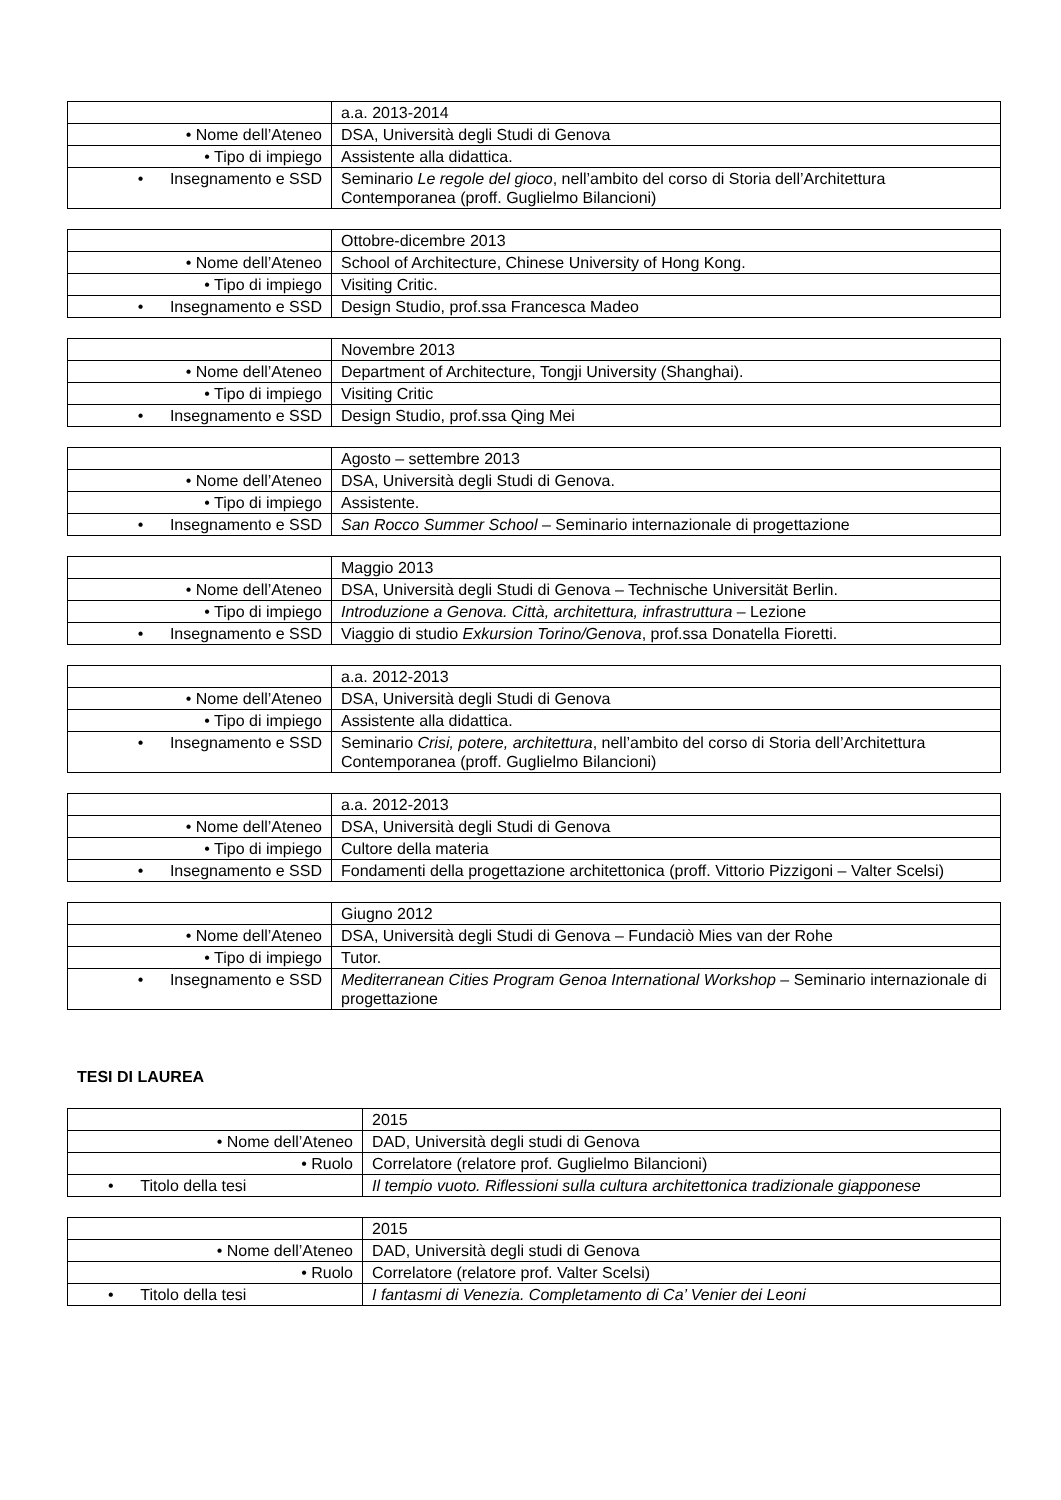| | a.a. 2013-2014 |
| • Nome dell’Ateneo | DSA, Università degli Studi di Genova |
| • Tipo di impiego | Assistente alla didattica. |
| • Insegnamento e SSD | Seminario Le regole del gioco , nell’ambito del corso di Storia dell’Architettura Contemporanea (proff. Guglielmo Bilancioni) |
| | Ottobre-dicembre 2013 |
| • Nome dell’Ateneo | School of Architecture, Chinese University of Hong Kong. |
| • Tipo di impiego | Visiting Critic. |
| • Insegnamento e SSD | Design Studio, prof.ssa Francesca Madeo |
| | Novembre 2013 |
| • Nome dell’Ateneo | Department of Architecture, Tongji University (Shanghai). |
| • Tipo di impiego | Visiting Critic |
| • Insegnamento e SSD | Design Studio, prof.ssa Qing Mei |
| | Agosto – settembre 2013 |
| • Nome dell’Ateneo | DSA, Università degli Studi di Genova. |
| • Tipo di impiego | Assistente. |
| • Insegnamento e SSD | San Rocco Summer School – Seminario internazionale di progettazione |
| | Maggio 2013 |
| • Nome dell’Ateneo | DSA, Università degli Studi di Genova – Technische Universität Berlin. |
| • Tipo di impiego | Introduzione a Genova. Città, architettura, infrastruttura – Lezione |
| • Insegnamento e SSD | Viaggio di studio Exkursion Torino/Genova , prof.ssa Donatella Fioretti. |
| | a.a. 2012-2013 |
| • Nome dell’Ateneo | DSA, Università degli Studi di Genova |
| • Tipo di impiego | Assistente alla didattica. |
| • Insegnamento e SSD | Seminario Crisi, potere, architettura , nell’ambito del corso di Storia dell’Architettura Contemporanea (proff. Guglielmo Bilancioni) |
| | a.a. 2012-2013 |
| • Nome dell’Ateneo | DSA, Università degli Studi di Genova |
| • Tipo di impiego | Cultore della materia |
| • Insegnamento e SSD | Fondamenti della progettazione architettonica (proff. Vittorio Pizzigoni – Valter Scelsi) |
| | Giugno 2012 |
| • Nome dell’Ateneo | DSA, Università degli Studi di Genova – Fundaciò Mies van der Rohe |
| • Tipo di impiego | Tutor. |
| • Insegnamento e SSD | Mediterranean Cities Program Genoa International Workshop – Seminario internazionale di progettazione |
TESI DI LAUREA
| | 2015 |
| • Nome dell’Ateneo | DAD, Università degli studi di Genova |
| • Ruolo | Correlatore (relatore prof. Guglielmo Bilancioni) |
| • Titolo della tesi | Il tempio vuoto. Riflessioni sulla cultura architettonica tradizionale giapponese |
| | 2015 |
| • Nome dell’Ateneo | DAD, Università degli studi di Genova |
| • Ruolo | Correlatore (relatore prof. Valter Scelsi) |
| • Titolo della tesi | I fantasmi di Venezia. Completamento di Ca’ Venier dei Leoni |